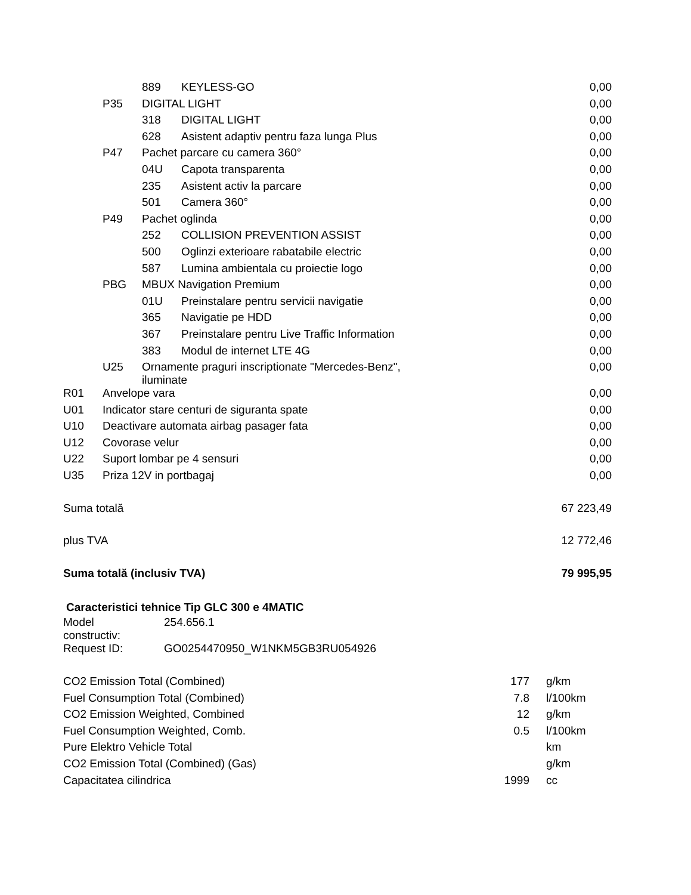| | | 889 | KEYLESS-GO | 0,00 |
| | P35 | DIGITAL LIGHT | | 0,00 |
| | | 318 | DIGITAL LIGHT | 0,00 |
| | | 628 | Asistent adaptiv pentru faza lunga Plus | 0,00 |
| | P47 | Pachet parcare cu camera 360° | | 0,00 |
| | | 04U | Capota transparenta | 0,00 |
| | | 235 | Asistent activ la parcare | 0,00 |
| | | 501 | Camera 360° | 0,00 |
| | P49 | Pachet oglinda | | 0,00 |
| | | 252 | COLLISION PREVENTION ASSIST | 0,00 |
| | | 500 | Oglinzi exterioare rabatabile electric | 0,00 |
| | | 587 | Lumina ambientala cu proiectie logo | 0,00 |
| | PBG | MBUX Navigation Premium | | 0,00 |
| | | 01U | Preinstalare pentru servicii navigatie | 0,00 |
| | | 365 | Navigatie pe HDD | 0,00 |
| | | 367 | Preinstalare pentru Live Traffic Information | 0,00 |
| | | 383 | Modul de internet LTE 4G | 0,00 |
| | U25 | Ornamente praguri inscriptionate "Mercedes-Benz", iluminate | | 0,00 |
| R01 | Anvelope vara | | | 0,00 |
| U01 | Indicator stare centuri de siguranta spate | | | 0,00 |
| U10 | Deactivare automata airbag pasager fata | | | 0,00 |
| U12 | Covorase velur | | | 0,00 |
| U22 | Suport lombar pe 4 sensuri | | | 0,00 |
| U35 | Priza 12V in portbagaj | | | 0,00 |
| Suma totală | | | | 67 223,49 |
| plus TVA | | | | 12 772,46 |
| Suma totală (inclusiv TVA) | | | | 79 995,95 |
Caracteristici tehnice Tip GLC 300 e 4MATIC
| Model constructiv: | 254.656.1 |
| Request ID: | GO0254470950_W1NKM5GB3RU054926 |
| CO2 Emission Total (Combined) | 177 | | g/km |
| Fuel Consumption Total (Combined) | 7.8 | | l/100km |
| CO2 Emission Weighted, Combined | 12 | | g/km |
| Fuel Consumption Weighted, Comb. | 0.5 | | l/100km |
| Pure Elektro Vehicle Total | | | km |
| CO2 Emission Total (Combined) (Gas) | | | g/km |
| Capacitatea cilindrica | 1999 | | cc |